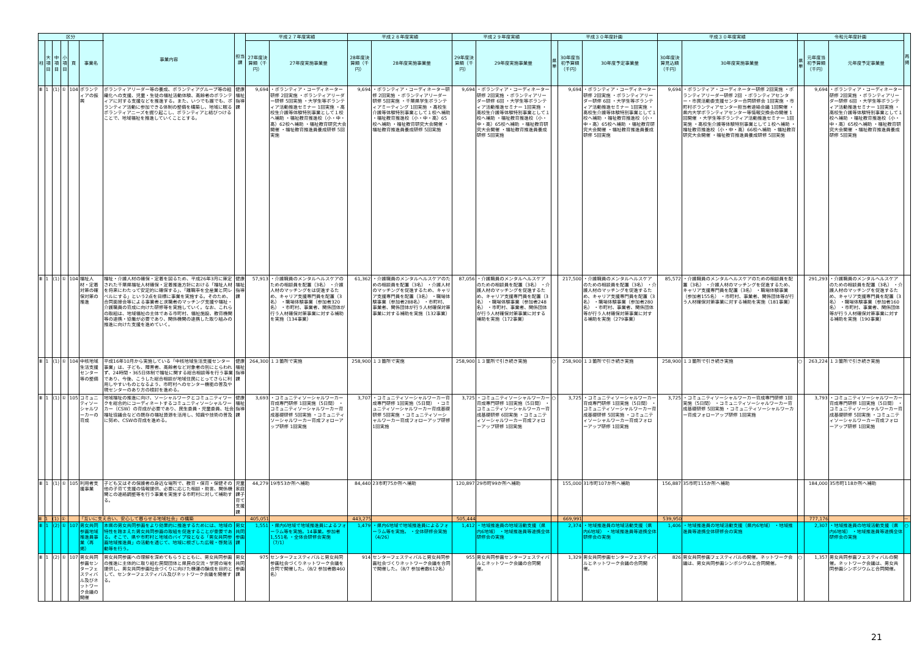| 区分 | | | | | | 事業内容 | 担当課 | 平成２７年度実績 | | 平成２８年度実績 | | 平成２９年度実績 | | 平成３０年度計画 | | | 平成３０年度実績 | | 令和元年度計画 | | | 再掲 |
| --- | --- | --- | --- | --- | --- | --- | --- | --- | --- | --- | --- | --- | --- | --- | --- | --- | --- | --- | --- | --- | --- | --- |
| 柱 | 大項目 | 中項目 | 小項目 | 頁 | 事業名 | | | 27年度決算額（千円） | 27年度実施事業量 | 28年度決算額（千円） | 28年度実施事業量 | 29年度決算額（千円） | 29年度実施事業量 | 県単 | 30年度当初予算額（千円） | 30年度予定事業量 | 30年度決算見込額（千円） | 30年度実施事業量 | 県単 | 元年度当初予算額（千円） | 元年度予定事業量 | |
| Ⅲ | 1 | (1) | ① | 104 | ボランティアの振興 | ボランティアリーダー等の養成、ボランティアグループ等の組織化への支援、児童・生徒の福祉活動体験、高齢者のボランティアに対する支援などを推進する。また、いつでも誰でも、ボランティア活動に参加できる体制の整備を構築し、地域に眠るボランティアニーズを掘り起こし、ボランティアと結びつけることで、地域福祉を推進していくこととする。 | 健康福祉指導課 | 9,694 | ・ボランティア・コーディネーター研修 2回実施 ・ボランティアリーダー研修 5回実施 ・大学生等ボランティア活動推進セミナー 1回実施 ・高校生介護等体験特別事業として１校へ補助 ・福祉教育推進校（小・中・高）62校へ補助 ・福祉教育研究大会開催 ・福祉教育推進員養成研修 5回実施 | 9,694 | ・ボランティア・コーディネーター研修 2回実施 ・ボランティアリーダー研修 5回実施 ・千葉県学生ボランティアミーティング 1回実施 ・高校生介護等体験特別事業として１校へ補助 ・福祉教育推進校（小・中・高）65校へ補助 ・福祉教育研究大会開催 ・福祉教育推進員養成研修 5回実施 | 9,694 | ・ボランティア・コーディネーター研修 2回実施 ・ボランティアリーダー研修 6回 ・大学生等ボランティア活動推進セミナー 1回実施 ・高校生介護等体験特別事業として１校へ補助 ・福祉教育推進校（小・中・高）65校へ補助 ・福祉教育研究大会開催 ・福祉教育推進員養成研修 5回実施 | | 9,694 | ・ボランティア・コーディネーター研修 2回実施 ・ボランティアリーダー研修 6回 ・大学生等ボランティア活動推進セミナー 1回実施 ・高校生介護等体験特別事業として１校へ補助 ・福祉教育推進校（小・中・高）65校へ補助 ・福祉教育研究大会開催 ・福祉教育推進員養成研修 5回実施 | 9,694 | ・ボランティア・コーディネーター研修 2回実施 ・ボランティアリーダー研修 2回 ・ボランティアセンター・市民活動委支援センター合同研修会 1回実施 ・市町村ボランティアセンター担当者連絡会議 1回開催 ・県内大学ボランティアセンター等情報交換会の開催 1回開催 ・大学生等ボランティア活動推進セミナー 1回実施 ・高校生介護等体験特別事業として１校へ補助 ・福祉教育推進校（小・中・高）66校へ補助 ・福祉教育研究大会開催 ・福祉教育推進員養成研修 5回実施 | | 9,694 | ・ボランティア・コーディネーター研修 2回実施 ・ボランティアリーダー研修 6回 ・大学生等ボランティア活動推進セミナー 1回実施 ・高校生介護等体験特別事業として１校へ補助 ・福祉教育推進校（小・中・高）65校へ補助 ・福祉教育研究大会開催 ・福祉教育推進員養成研修 5回実施 | |
| Ⅲ | 1 | (1) | ① | 104 | 福祉人材・定着対策の確保対策の推進 | 福祉・介護人材の確保・定着を図るため、平成26年3月に策定された千葉県福祉人材確保・定着推進方針における「福祉人材を将来にわたって安定的に確保する」、「離職率を全産業と同レベルにする」という2点を目標に事業を実施する。そのため、合同面接会等による事業者と求職者のマッチング支援や福祉・介護職員の育成に向けた研修等を実施していく。なお、これらの取組は、地域福祉の主体である市町村、福祉施設、教育機関等の連携・協働が必要であり、関係機関の連携した取り組みの推進に向けた支援を進めていく。 | 健康福祉指導課 | 57,913 | ・介護職員のメンタルヘルスケアのための相談員を配置（3名） ・介護人材のマッチングをは促進するため、キャリア支援専門員を配置（3名） ・職場体験事業（参加者320名） ・市町村、事業者、関係団体が行う人材確保対策事業に対する補助を実施（134事業） | 61,362 | ・介護職員のメンタルヘルスケアのための相談員を配置（3名） ・介護人材のマッチングを促進するため、キャリア支援専門員を配置（3名） ・職場体験事業（参加者288名） ・市町村、事業者、関係団体が行う人材確保対策事業に対する補助を実施（132事業） | 87,056 | ・介護職員のメンタルヘルスケアのための相談員を配置（3名） ・介護人材のマッチングを促進するため、キャリア支援専門員を配置（3名） ・職場体験事業（参加者248名） ・市町村、事業者、関係団体が行う人材確保対策事業に対する補助を実施（172事業） | | 217,500 | ・介護職員のメンタルヘルスケアのための相談員を配置（3名） ・介護人材のマッチングを促進するため、キャリア支援専門員を配置（3名） ・職場体験事業（参加者280名） ・市町村、事業者、関係団体等が行う人材確保対策事業に対する補助を実施（279事業） | 85,572 | ・介護職員のメンタルヘルスケアのための相談員を配置（3名） ・介護人材のマッチングを促進するため、キャリア支援専門員を配置（3名） ・職場体験事業（参加者155名） ・市町村、事業者、関係団体等が行う人材確保対策事業に対する補助を実施（181事業） | | 291,293 | ・介護職員のメンタルヘルスケアのための相談員を配置（3名） ・介護人材のマッチングを促進するため、キャリア支援専門員を配置（3名） ・職場体験事業（参加者160名） ・市町村、事業者、関係団体等が行う人材確保対策事業に対する補助を実施（190事業） | |
| Ⅲ | 1 | (1) | ① | 104 | 中核地域生活支援センター等の整備 | 平成16年10月から実施している「中核地域生活支援センター事業」は、子ども、障害者、高齢者など対象者の別にとらわれず、24時間・365日体制で福祉に関する総合相談等を行う事業であり、今後、こうした総合相談が地域住民にとってさらに利用しやすいものとなるよう、市町村へのセンター機能の普及や現センターのあり方の検討を進める。 | 健康福祉指導課 | 264,300 | １３箇所で実施 | 258,900 | １３箇所で実施 | 258,900 | １３箇所で引き続き実施 | ○ | 258,900 | １３箇所で引き続き実施 | 258,900 | １３箇所で引き続き実施 | ○ | 263,224 | １３箇所で引き続き実施 | |
| Ⅲ | 1 | (1) | ① | 105 | コミュニティソーシャルワーカーの育成 | 地域福祉の推進に向け、ソーシャルワークとコミュニティワークを総合的にコーディネートするコミュニティソーシャルワーカー（CSW）の育成が必要であり、民生委員・児童委員、社会福祉協議会などの既存の福祉資源を活用し、知識や技術の普及に努め、CSWの育成を進める。 | 健康福祉指導課 | 3,693 | ・コミュニティソーシャルワーカー育成専門研修 1回実施（5日間） ・コミュニティソーシャルワーカー育成基礎研修 5回実施 ・コミュニティソーシャルワーカー育成フォローアップ研修 1回実施 | 3,707 | ・コミュニティソーシャルワーカー育成専門研修 1回実施（5日間） ・コミュニティソーシャルワーカー育成基礎研修 5回実施 ・コミュニティソーシャルワーカー育成フォローアップ研修 1回実施 | 3,725 | ・コミュニティソーシャルワーカー育成専門研修 1回実施（5日間） ・コミュニティソーシャルワーカー育成基礎研修 6回実施 ・コミュニティソーシャルワーカー育成フォローアップ研修 1回実施 | ○ | 3,725 | ・コミュニティソーシャルワーカー育成専門研修 1回実施（5日間） ・コミュニティソーシャルワーカー育成基礎研修 5回実施 ・コミュニティソーシャルワーカー育成フォローアップ研修 1回実施 | 3,725 | ・コミュニティソーシャルワーカー育成専門研修 1回実施（5日間） ・コミュニティソーシャルワーカー育成基礎研修 5回実施 ・コミュニティソーシャルワーカー育成フォローアップ研修 1回実施 | | 3,793 | ・コミュニティソーシャルワーカー育成専門研修 1回実施（5日間） ・コミュニティソーシャルワーカー育成基礎研修 5回実施 ・コミュニティソーシャルワーカー育成フォローアップ研修 1回実施 | |
| Ⅲ | 1 | (1) | ① | 105 | 利用者支援事業 | 子ども又はその保護者の身近な場所で、教育・保育・保健その他の子育て支援の情報提供、必要に応じた相談・助言、関係機関との連絡調整等を行う事業を実施する市町村に対して補助する。 | 児童家庭課子育て支援課 | 44,279 | 19市53か所へ補助 | 84,440 | 23市町75か所へ補助 | 120,897 | 29市町99か所へ補助 | | 155,000 | 31市町107か所へ補助 | 156,887 | 35市町115か所へ補助 | | 184,000 | 35市町118か所へ補助 | |
| Ⅲ | 1 | (1) | ① | | 「互いに支え合い、安心して暮らせる地域社会」の構築 | | | 405,051 | | 443,275 | | 505,444 | | | 669,991 | | 539,950 | | | 777,176 | | － |
| Ⅲ | 1 | (2) | ① | 107 | 男女共同参画地域推進員事業（再掲） | 本県の男女共同参画をより効果的に推進するためには、地域の特性を踏まえた男女共同参画の取組を促進することが重要である。そこで、県や市町村と地域のパイプ役となる「男女共同参画地域推進員」の活動を通じて、地域に根ざした広報・啓発活動等を行う。 | 男女共同参画課 | 1,551 | ・県内6地域で地域推進員によるフォーラム等を実施。14事業。参加者1,551名 ・全体会研修会実施（7/1） | 1,479 | ・県内6地域で地域推進員によるフォーラム等を実施。 ・全体研修会実施（4/26） | 1,412 | ・地域推進員の地域活動支援（県内6地域） ・地域推進員等連携全体研修会の実施 | | 2,374 | ・地域推進員の地域活動支援（県内6地域） ・地域推進員等連携全体研修会の実施 | 1,406 | ・地域推進員の地域活動支援（県内6地域） ・地域推進員等連携全体研修会の実施 | | 2,307 | ・地域推進員の地域活動支援（県内6地域） ・地域推進員等連携全体研修会の実施 | ○ |
| Ⅲ | 1 | (2) | ① | 107 | 男女共同参画センターフェスティバル及びネットワーク会議の開催 | 男女共同参画への理解を深めてもらうとともに、男女共同参画の推進に主体的に取り組む民間団体と県民の交流・学習の場を提供し、男女共同参画社会づくりに向けた機運の醸成を目的として、センターフェスティバル及びネットワーク会議を開催する。 | 男女共同参画課 | 975 | センターフェスティバルと男女共同参画社会づくりネットワーク会議を合同で開催した。（8/2 参加者数460名） | 914 | センターフェスティバルと男女共同参画社会づくりネットワーク会議を合同で開催した。（8/7 参加者数612名） | 955 | 男女共同参画センターフェスティバルとネットワーク会議の合同開催。 | | 1,329 | 男女共同参画センターフェスティバルとネットワーク会議の合同開催。 | 826 | 男女共同参画フェスティバルの開催。ネットワーク会議は、男女共同参画シンポジウムと合同開催。 | ○ | 1,357 | 男女共同参画フェスティバルの開催。ネットワーク会議は、男女共同参画シンポジウムと合同開催。 | |
21